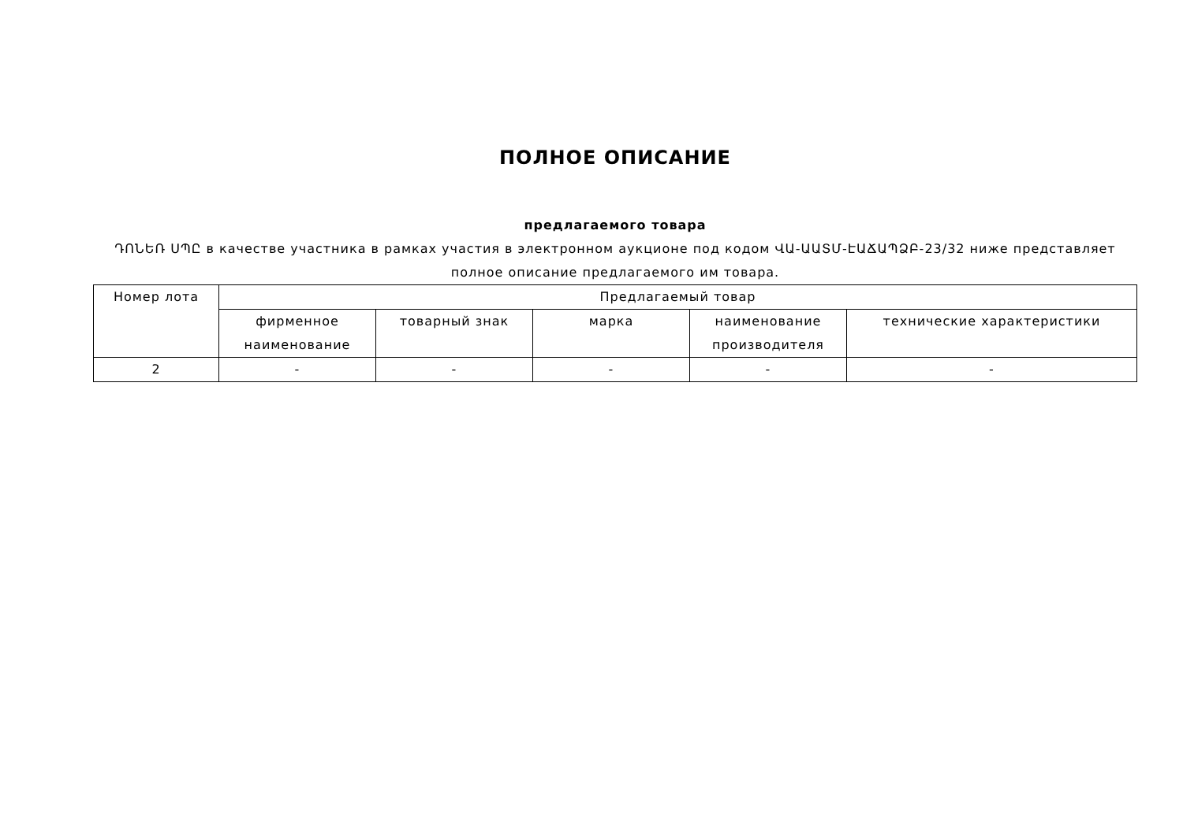ПОЛНОЕ ОПИСАНИЕ
предлагаемого товара
ԴՈՆԵՌ ՍՊԸ в качестве участника в рамках участия в электронном аукционе под кодом ՎԱ-ԱԱՏՄ-ԷԱՃԱՊՁԲ-23/32 ниже представляет полное описание предлагаемого им товара.
| Номер лота | Предлагаемый товар | | | | |
| --- | --- | --- | --- | --- | --- |
| | фирменное наименование | товарный знак | марка | наименование производителя | технические характеристики |
| 2 | - | - | - | - | - |